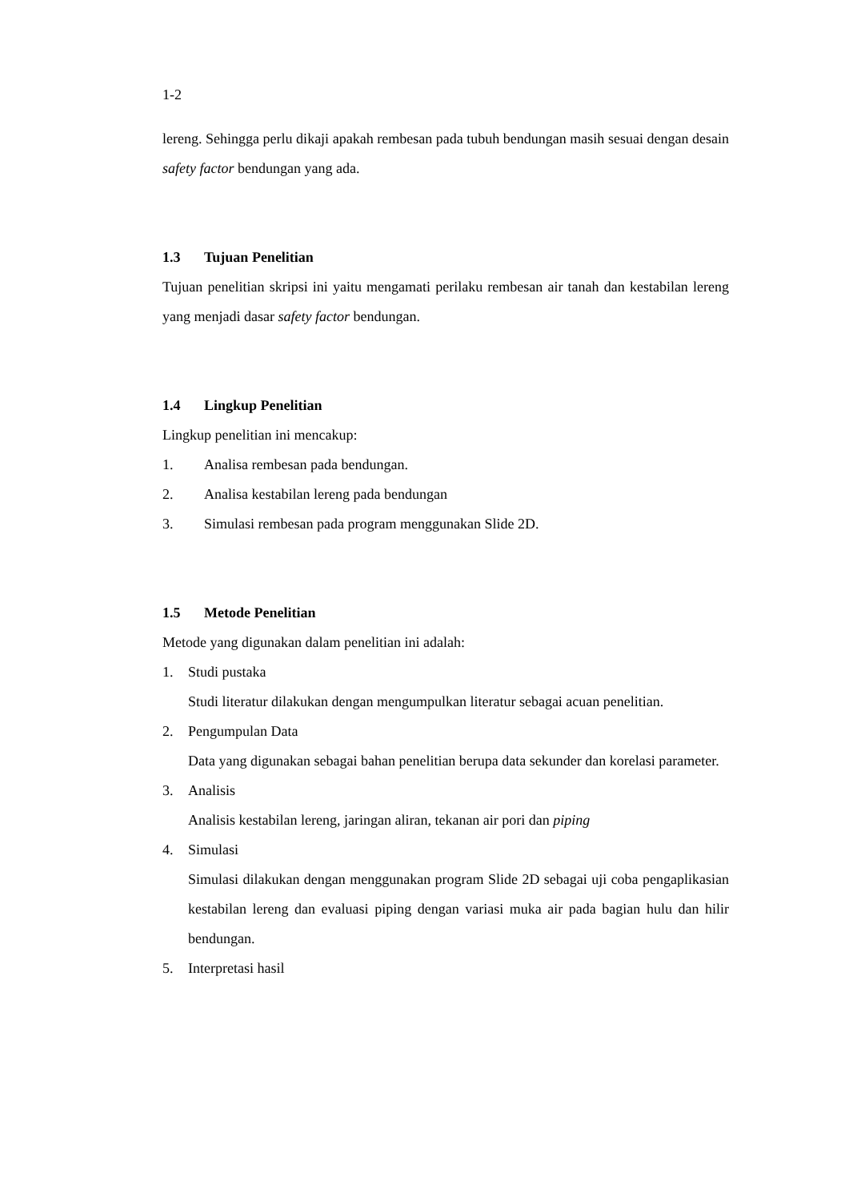1-2
lereng. Sehingga perlu dikaji apakah rembesan pada tubuh bendungan masih sesuai dengan desain safety factor bendungan yang ada.
1.3 Tujuan Penelitian
Tujuan penelitian skripsi ini yaitu mengamati perilaku rembesan air tanah dan kestabilan lereng yang menjadi dasar safety factor bendungan.
1.4 Lingkup Penelitian
Lingkup penelitian ini mencakup:
1. Analisa rembesan pada bendungan.
2. Analisa kestabilan lereng pada bendungan
3. Simulasi rembesan pada program menggunakan Slide 2D.
1.5 Metode Penelitian
Metode yang digunakan dalam penelitian ini adalah:
1. Studi pustaka
Studi literatur dilakukan dengan mengumpulkan literatur sebagai acuan penelitian.
2. Pengumpulan Data
Data yang digunakan sebagai bahan penelitian berupa data sekunder dan korelasi parameter.
3. Analisis
Analisis kestabilan lereng, jaringan aliran, tekanan air pori dan piping
4. Simulasi
Simulasi dilakukan dengan menggunakan program Slide 2D sebagai uji coba pengaplikasian kestabilan lereng dan evaluasi piping dengan variasi muka air pada bagian hulu dan hilir bendungan.
5. Interpretasi hasil